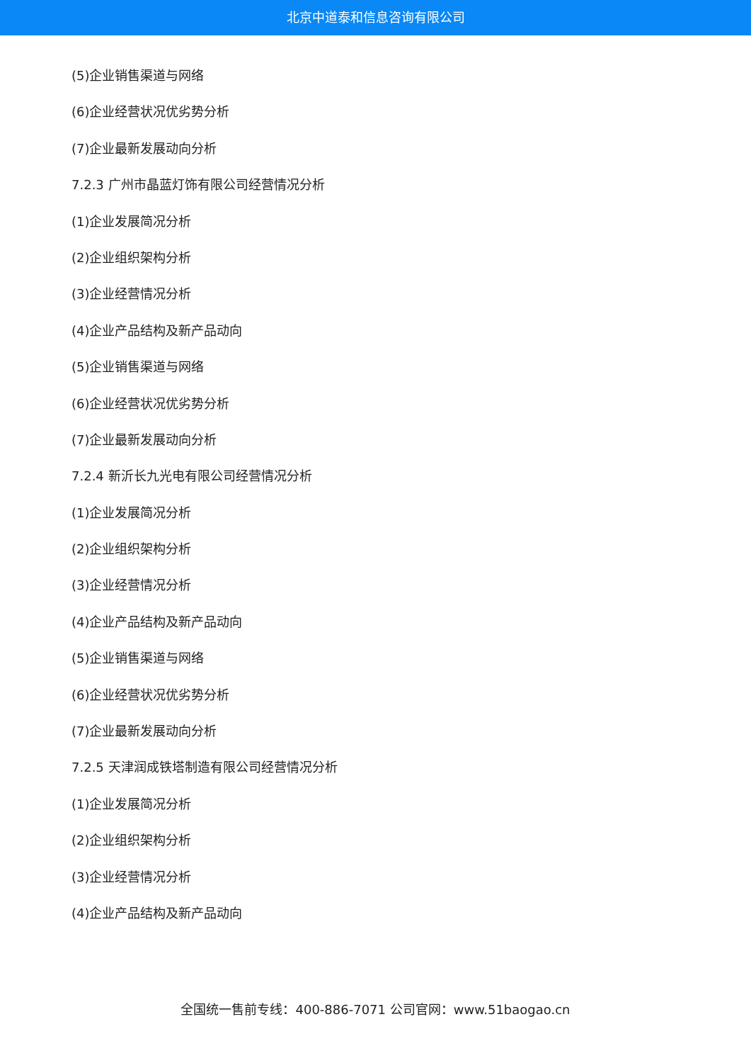北京中道泰和信息咨询有限公司
(5)企业销售渠道与网络
(6)企业经营状况优劣势分析
(7)企业最新发展动向分析
7.2.3 广州市晶蓝灯饰有限公司经营情况分析
(1)企业发展简况分析
(2)企业组织架构分析
(3)企业经营情况分析
(4)企业产品结构及新产品动向
(5)企业销售渠道与网络
(6)企业经营状况优劣势分析
(7)企业最新发展动向分析
7.2.4 新沂长九光电有限公司经营情况分析
(1)企业发展简况分析
(2)企业组织架构分析
(3)企业经营情况分析
(4)企业产品结构及新产品动向
(5)企业销售渠道与网络
(6)企业经营状况优劣势分析
(7)企业最新发展动向分析
7.2.5 天津润成铁塔制造有限公司经营情况分析
(1)企业发展简况分析
(2)企业组织架构分析
(3)企业经营情况分析
(4)企业产品结构及新产品动向
全国统一售前专线：400-886-7071 公司官网：www.51baogao.cn